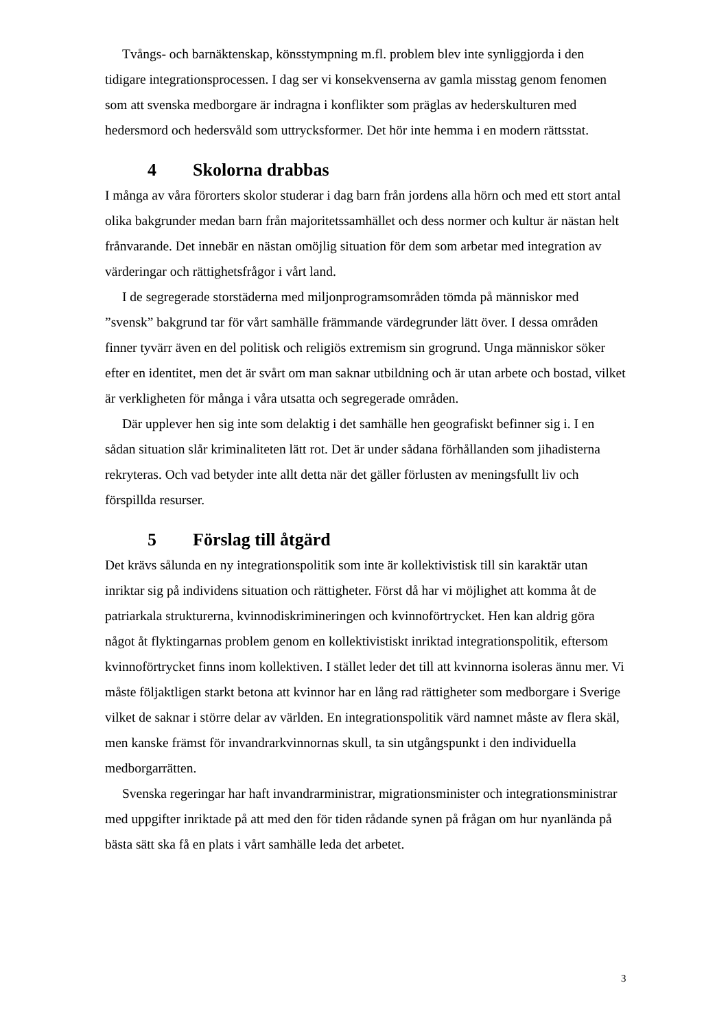Tvångs- och barnäktenskap, könsstympning m.fl. problem blev inte synliggjorda i den tidigare integrationsprocessen. I dag ser vi konsekvenserna av gamla misstag genom fenomen som att svenska medborgare är indragna i konflikter som präglas av hederskulturen med hedersmord och hedersvåld som uttrycksformer. Det hör inte hemma i en modern rättsstat.
4 Skolorna drabbas
I många av våra förorters skolor studerar i dag barn från jordens alla hörn och med ett stort antal olika bakgrunder medan barn från majoritetssamhället och dess normer och kultur är nästan helt frånvarande. Det innebär en nästan omöjlig situation för dem som arbetar med integration av värderingar och rättighetsfrågor i vårt land.
I de segregerade storstäderna med miljonprogramsområden tömda på människor med ”svensk” bakgrund tar för vårt samhälle främmande värdegrunder lätt över. I dessa områden finner tyvärr även en del politisk och religiös extremism sin grogrund. Unga människor söker efter en identitet, men det är svårt om man saknar utbildning och är utan arbete och bostad, vilket är verkligheten för många i våra utsatta och segregerade områden.
Där upplever hen sig inte som delaktig i det samhälle hen geografiskt befinner sig i. I en sådan situation slår kriminaliteten lätt rot. Det är under sådana förhållanden som jihadisterna rekryteras. Och vad betyder inte allt detta när det gäller förlusten av meningsfullt liv och förspillda resurser.
5 Förslag till åtgärd
Det krävs sålunda en ny integrationspolitik som inte är kollektivistisk till sin karaktär utan inriktar sig på individens situation och rättigheter. Först då har vi möjlighet att komma åt de patriarkala strukturerna, kvinnodiskrimineringen och kvinnoförtrycket. Hen kan aldrig göra något åt flyktingarnas problem genom en kollektivistiskt inriktad integrationspolitik, eftersom kvinnoförtrycket finns inom kollektiven. I stället leder det till att kvinnorna isoleras ännu mer. Vi måste följaktligen starkt betona att kvinnor har en lång rad rättigheter som medborgare i Sverige vilket de saknar i större delar av världen. En integrationspolitik värd namnet måste av flera skäl, men kanske främst för invandrarkvinnornas skull, ta sin utgångspunkt i den individuella medborgarrätten.
Svenska regeringar har haft invandrarministrar, migrationsminister och integrationsministrar med uppgifter inriktade på att med den för tiden rådande synen på frågan om hur nyanlända på bästa sätt ska få en plats i vårt samhälle leda det arbetet.
3